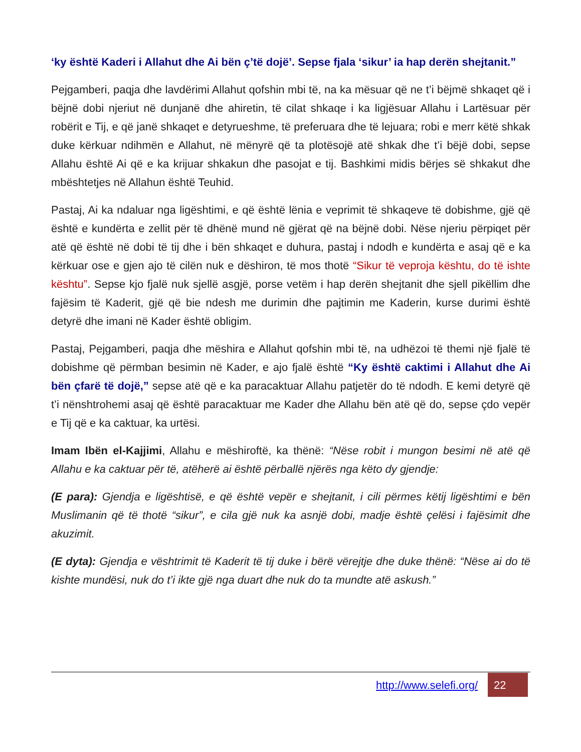‘ky është Kaderi i Allahut dhe Ai bën ç’të dojë’. Sepse fjala ‘sikur’ ia hap derën shejtanit.”
Pejgamberi, paqja dhe lavdërimi Allahut qofshin mbi të, na ka mësuar që ne t’i bëjmë shkaqet që i bëjnë dobi njeriut në dunjanë dhe ahiretin, të cilat shkaqe i ka ligjësuar Allahu i Lartësuar për robërit e Tij, e që janë shkaqet e detyrueshme, të preferuara dhe të lejuara; robi e merr këtë shkak duke kërkuar ndihmën e Allahut, në mënyrë që ta plotësojë atë shkak dhe t’i bëjë dobi, sepse Allahu është Ai që e ka krijuar shkakun dhe pasojat e tij. Bashkimi midis bërjes së shkakut dhe mbështetjes në Allahun është Teuhid.
Pastaj, Ai ka ndaluar nga ligështimi, e që është lënia e veprimit të shkaqeve të dobishme, gjë që është e kundërta e zellit për të dhënë mund në gjërat që na bëjnë dobi. Nëse njeriu përpiqet për atë që është në dobi të tij dhe i bën shkaqet e duhura, pastaj i ndodh e kundërta e asaj që e ka kërkuar ose e gjen ajo të cilën nuk e dëshiron, të mos thotë “Sikur të veproja kështu, do të ishte kështu”. Sepse kjo fjalë nuk sjellë asgjë, porse vetëm i hap derën shejtanit dhe sjell pikëllim dhe fajësim të Kaderit, gjë që bie ndesh me durimin dhe pajtimin me Kaderin, kurse durimi është detyrë dhe imani në Kader është obligim.
Pastaj, Pejgamberi, paqja dhe mëshira e Allahut qofshin mbi të, na udhëzoi të themi një fjalë të dobishme që përmban besimin në Kader, e ajo fjalë është “Ky është caktimi i Allahut dhe Ai bën çfarë të dojë,” sepse atë që e ka paracaktuar Allahu patjetër do të ndodh. E kemi detyrë që t’i nënshtrohemi asaj që është paracaktuar me Kader dhe Allahu bën atë që do, sepse çdo vepër e Tij që e ka caktuar, ka urtësi.
Imam Ibën el-Kajjimi, Allahu e mëshiroftë, ka thënë: “Nëse robit i mungon besimi në atë që Allahu e ka caktuar për të, atëherë ai është përballë njërës nga këto dy gjendje:
(E para): Gjendja e ligështisë, e që është vepër e shejtanit, i cili përmes këtij ligështimi e bën Muslimanin që të thotë “sikur”, e cila gjë nuk ka asnjë dobi, madje është çelësi i fajësimit dhe akuzimit.
(E dyta): Gjendja e vështrimit të Kaderit të tij duke i bërë vërejtje dhe duke thënë: “Nëse ai do të kishte mundësi, nuk do t’i ikte gjë nga duart dhe nuk do ta mundte atë askush.”
http://www.selefi.org/ 22